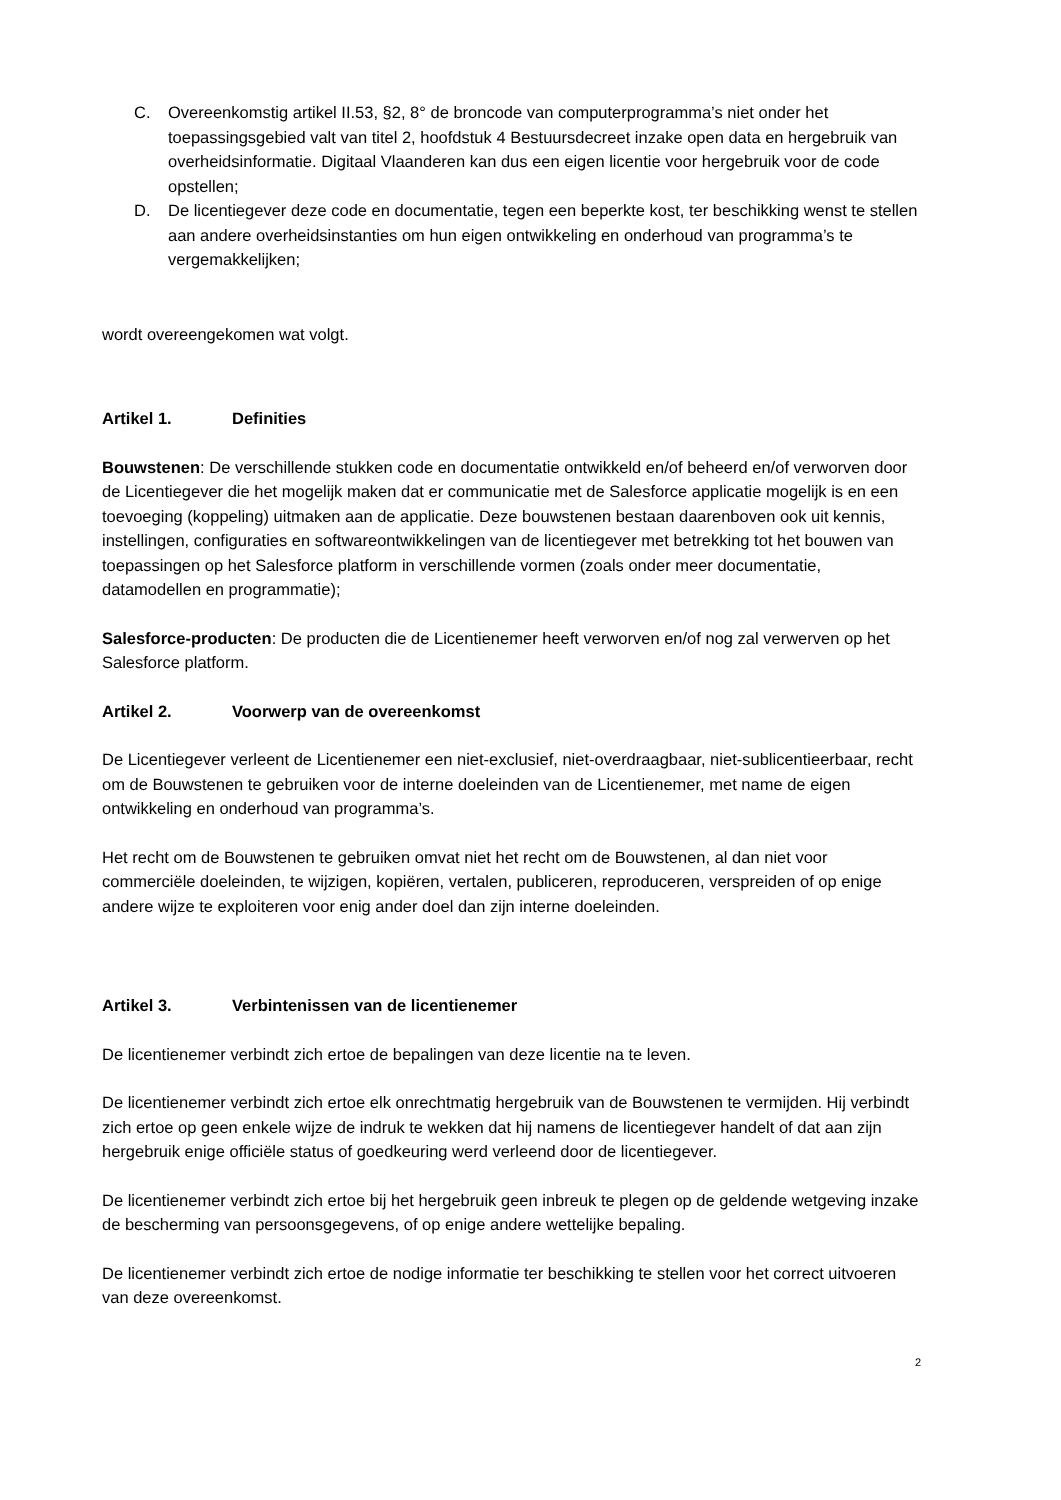C. Overeenkomstig artikel II.53, §2, 8° de broncode van computerprogramma’s niet onder het toepassingsgebied valt van titel 2, hoofdstuk 4 Bestuursdecreet inzake open data en hergebruik van overheidsinformatie. Digitaal Vlaanderen kan dus een eigen licentie voor hergebruik voor de code opstellen;
D. De licentiegever deze code en documentatie, tegen een beperkte kost, ter beschikking wenst te stellen aan andere overheidsinstanties om hun eigen ontwikkeling en onderhoud van programma’s te vergemakkelijken;
wordt overeengekomen wat volgt.
Artikel 1. Definities
Bouwstenen: De verschillende stukken code en documentatie ontwikkeld en/of beheerd en/of verworven door de Licentiegever die het mogelijk maken dat er communicatie met de Salesforce applicatie mogelijk is en een toevoeging (koppeling) uitmaken aan de applicatie. Deze bouwstenen bestaan daarenboven ook uit kennis, instellingen, configuraties en softwareontwikkelingen van de licentiegever met betrekking tot het bouwen van toepassingen op het Salesforce platform in verschillende vormen (zoals onder meer documentatie, datamodellen en programmatie);
Salesforce-producten: De producten die de Licentienemer heeft verworven en/of nog zal verwerven op het Salesforce platform.
Artikel 2. Voorwerp van de overeenkomst
De Licentiegever verleent de Licentienemer een niet-exclusief, niet-overdraagbaar, niet-sublicentieerbaar, recht om de Bouwstenen te gebruiken voor de interne doeleinden van de Licentienemer, met name de eigen ontwikkeling en onderhoud van programma’s.
Het recht om de Bouwstenen te gebruiken omvat niet het recht om de Bouwstenen, al dan niet voor commerciële doeleinden, te wijzigen, kopiëren, vertalen, publiceren, reproduceren, verspreiden of op enige andere wijze te exploiteren voor enig ander doel dan zijn interne doeleinden.
Artikel 3. Verbintenissen van de licentienemer
De licentienemer verbindt zich ertoe de bepalingen van deze licentie na te leven.
De licentienemer verbindt zich ertoe elk onrechtmatig hergebruik van de Bouwstenen te vermijden. Hij verbindt zich ertoe op geen enkele wijze de indruk te wekken dat hij namens de licentiegever handelt of dat aan zijn hergebruik enige officiële status of goedkeuring werd verleend door de licentiegever.
De licentienemer verbindt zich ertoe bij het hergebruik geen inbreuk te plegen op de geldende wetgeving inzake de bescherming van persoonsgegevens, of op enige andere wettelijke bepaling.
De licentienemer verbindt zich ertoe de nodige informatie ter beschikking te stellen voor het correct uitvoeren van deze overeenkomst.
2